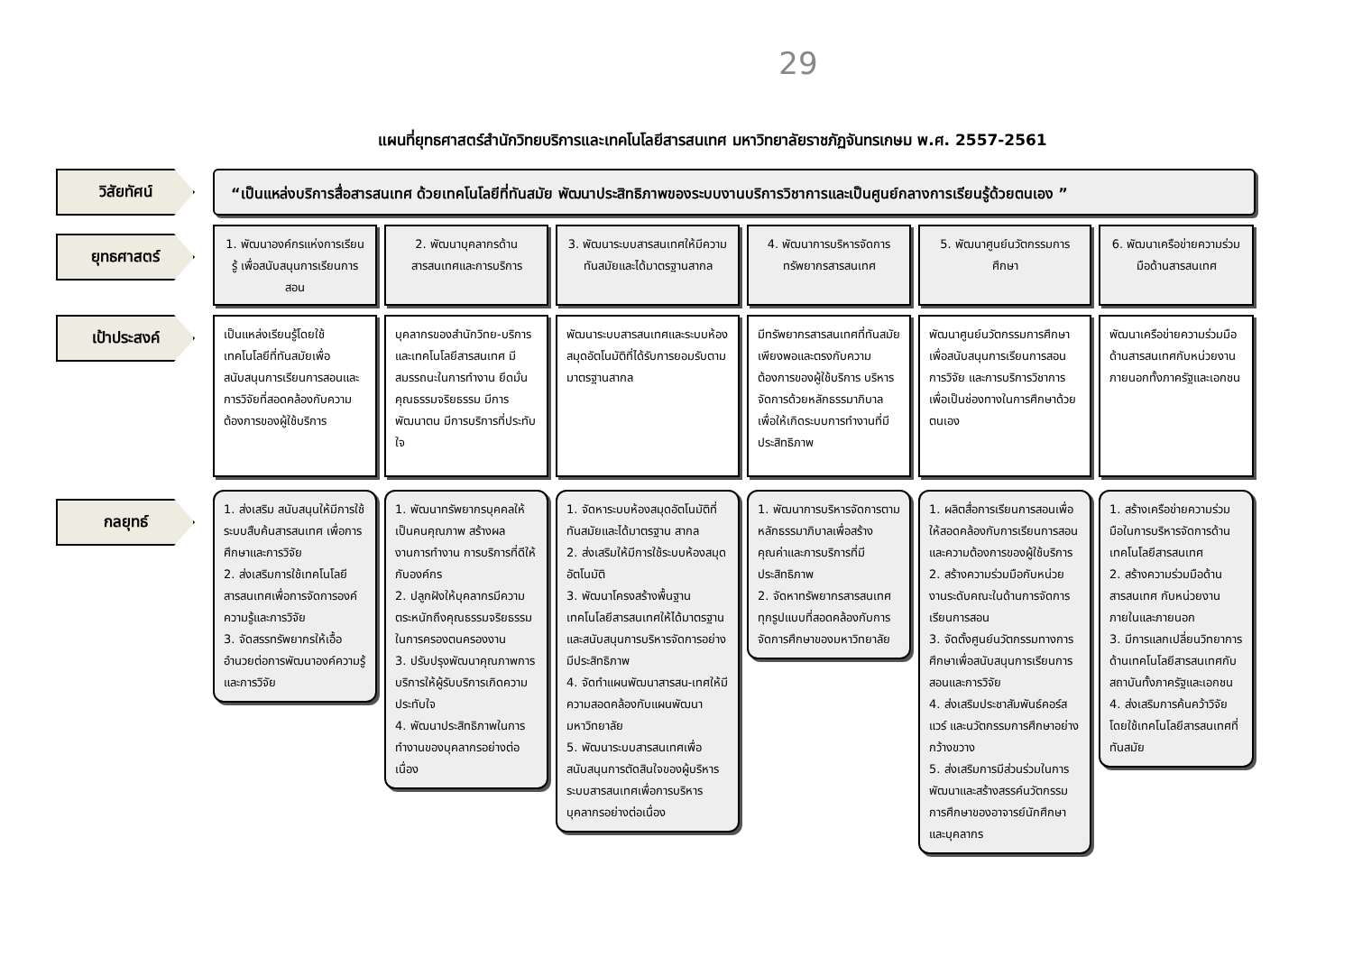29
แผนที่ยุทธศาสตร์สำนักวิทยบริการและเทคโนโลยีสารสนเทศ มหาวิทยาลัยราชภัฏจันทรเกษม พ.ศ. 2557-2561
วิสัยทัศน์
“เป็นแหล่งบริการสื่อสารสนเทศ ด้วยเทคโนโลยีที่ทันสมัย พัฒนาประสิทธิภาพของระบบงานบริการวิชาการและเป็นศูนย์กลางการเรียนรู้ด้วยตนเอง ”
ยุทธศาสตร์
1. พัฒนาองค์กรแห่งการเรียนรู้ เพื่อสนับสนุนการเรียนการสอน
2. พัฒนาบุคลากรด้านสารสนเทศและการบริการ
3. พัฒนาระบบสารสนเทศให้มีความทันสมัยและได้มาตรฐานสากล
4. พัฒนาการบริหารจัดการทรัพยากรสารสนเทศ
5. พัฒนาศูนย์นวัตกรรมการศึกษา
6. พัฒนาเครือข่ายความร่วมมือด้านสารสนเทศ
เป้าประสงค์
เป็นแหล่งเรียนรู้โดยใช้เทคโนโลยีที่ทันสมัยเพื่อสนับสนุนการเรียนการสอนและการวิจัยที่สอดคล้องกับความต้องการของผู้ใช้บริการ
บุคลากรของสำนักวิทย-บริการและเทคโนโลยีสารสนเทศ มีสมรรถนะในการทำงาน ยึดมั่นคุณธรรมจริยธรรม มีการพัฒนาตน มีการบริการที่ประทับใจ
พัฒนาระบบสารสนเทศและระบบห้องสมุดอัตโนมัติที่ได้รับการยอมรับตามมาตรฐานสากล
มีทรัพยากรสารสนเทศที่ทันสมัยเพียงพอและตรงกับความต้องการของผู้ใช้บริการ บริหารจัดการด้วยหลักธรรมาภิบาล เพื่อให้เกิดระบบการทำงานที่มีประสิทธิภาพ
พัฒนาศูนย์นวัตกรรมการศึกษาเพื่อสนับสนุนการเรียนการสอน การวิจัย และการบริการวิชาการเพื่อเป็นช่องทางในการศึกษาด้วยตนเอง
พัฒนาเครือข่ายความร่วมมือด้านสารสนเทศกับหน่วยงานภายนอกทั้งภาครัฐและเอกชน
กลยุทธ์
1. ส่งเสริม สนับสนุนให้มีการใช้ระบบสืบค้นสารสนเทศ เพื่อการศึกษาและการวิจัย
2. ส่งเสริมการใช้เทคโนโลยีสารสนเทศเพื่อการจัดการองค์ความรู้และการวิจัย
3. จัดสรรทรัพยากรให้เอื้ออำนวยต่อการพัฒนาองค์ความรู้ และการวิจัย
1. พัฒนาทรัพยากรบุคคลให้เป็นคนคุณภาพ สร้างผลงานการทำงาน การบริการที่ดีให้กับองค์กร
2. ปลูกฝังให้บุคลากรมีความตระหนักถึงคุณธรรมจริยธรรมในการครองตนครองงาน
3. ปรับปรุงพัฒนาคุณภาพการบริการให้ผู้รับบริการเกิดความประทับใจ
4. พัฒนาประสิทธิภาพในการทำงานของบุคลากรอย่างต่อเนื่อง
1. จัดหาระบบห้องสมุดอัตโนมัติที่ทันสมัยและได้มาตรฐาน สากล
2. ส่งเสริมให้มีการใช้ระบบห้องสมุดอัตโนมัติ
3. พัฒนาโครงสร้างพื้นฐานเทคโนโลยีสารสนเทศให้ได้มาตรฐานและสนับสนุนการบริหารจัดการอย่างมีประสิทธิภาพ
4. จัดทำแผนพัฒนาสารสน-เทศให้มีความสอดคล้องกับแผนพัฒนามหาวิทยาลัย
5. พัฒนาระบบสารสนเทศเพื่อสนับสนุนการตัดสินใจของผู้บริหาร ระบบสารสนเทศเพื่อการบริหาร บุคลากรอย่างต่อเนื่อง
1. พัฒนาการบริหารจัดการตามหลักธรรมาภิบาลเพื่อสร้างคุณค่าและการบริการที่มีประสิทธิภาพ
2. จัดหาทรัพยากรสารสนเทศทุกรูปแบบที่สอดคล้องกับการจัดการศึกษาของมหาวิทยาลัย
1. ผลิตสื่อการเรียนการสอนเพื่อให้สอดคล้องกับการเรียนการสอน และความต้องการของผู้ใช้บริการ
2. สร้างความร่วมมือกับหน่วยงานระดับคณะในด้านการจัดการเรียนการสอน
3. จัดตั้งศูนย์นวัตกรรมทางการศึกษาเพื่อสนับสนุนการเรียนการสอนและการวิจัย
4. ส่งเสริมประชาสัมพันธ์คอร์สแวร์ และนวัตกรรมการศึกษาอย่างกว้างขวาง
5. ส่งเสริมการมีส่วนร่วมในการพัฒนาและสร้างสรรค์นวัตกรรมการศึกษาของอาจารย์นักศึกษาและบุคลากร
1. สร้างเครือข่ายความร่วมมือในการบริหารจัดการด้านเทคโนโลยีสารสนเทศ
2. สร้างความร่วมมือด้านสารสนเทศ กับหน่วยงานภายในและภายนอก
3. มีการแลกเปลี่ยนวิทยาการด้านเทคโนโลยีสารสนเทศกับสถาบันทั้งภาครัฐและเอกชน
4. ส่งเสริมการค้นคว้าวิจัย โดยใช้เทคโนโลยีสารสนเทศที่ทันสมัย